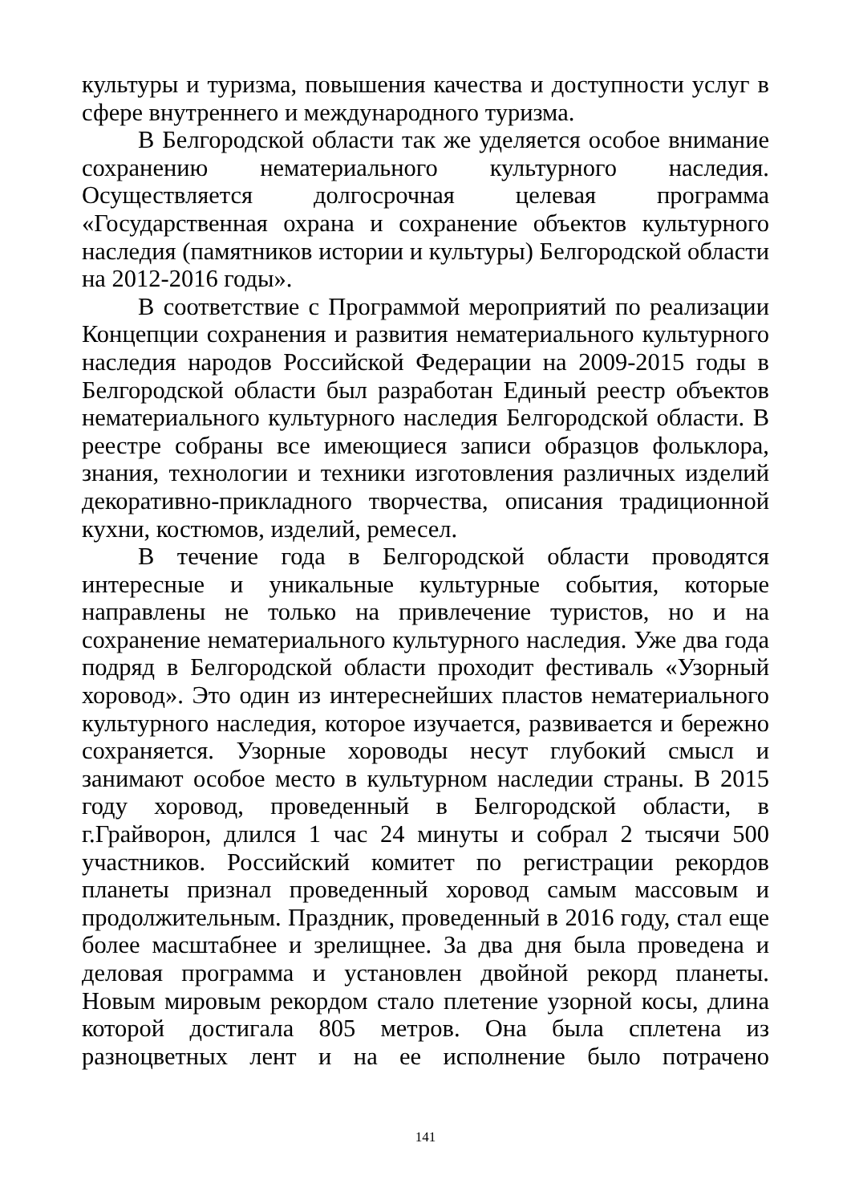культуры и туризма, повышения качества и доступности услуг в сфере внутреннего и международного туризма.
В Белгородской области так же уделяется особое внимание сохранению нематериального культурного наследия. Осуществляется долгосрочная целевая программа «Государственная охрана и сохранение объектов культурного наследия (памятников истории и культуры) Белгородской области на 2012-2016 годы».
В соответствие с Программой мероприятий по реализации Концепции сохранения и развития нематериального культурного наследия народов Российской Федерации на 2009-2015 годы в Белгородской области был разработан Единый реестр объектов нематериального культурного наследия Белгородской области. В реестре собраны все имеющиеся записи образцов фольклора, знания, технологии и техники изготовления различных изделий декоративно-прикладного творчества, описания традиционной кухни, костюмов, изделий, ремесел.
В течение года в Белгородской области проводятся интересные и уникальные культурные события, которые направлены не только на привлечение туристов, но и на сохранение нематериального культурного наследия. Уже два года подряд в Белгородской области проходит фестиваль «Узорный хоровод». Это один из интереснейших пластов нематериального культурного наследия, которое изучается, развивается и бережно сохраняется. Узорные хороводы несут глубокий смысл и занимают особое место в культурном наследии страны. В 2015 году хоровод, проведенный в Белгородской области, в г.Грайворон, длился 1 час 24 минуты и собрал 2 тысячи 500 участников. Российский комитет по регистрации рекордов планеты признал проведенный хоровод самым массовым и продолжительным. Праздник, проведенный в 2016 году, стал еще более масштабнее и зрелищнее. За два дня была проведена и деловая программа и установлен двойной рекорд планеты. Новым мировым рекордом стало плетение узорной косы, длина которой достигала 805 метров. Она была сплетена из разноцветных лент и на ее исполнение было потрачено
141